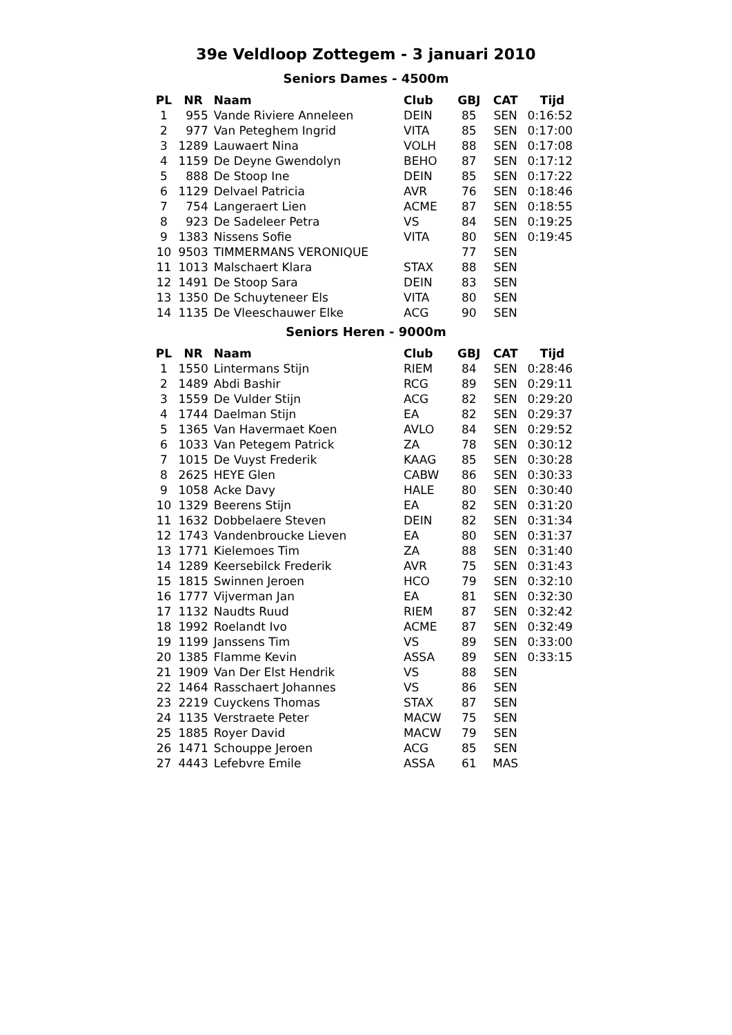39e Veldloop Zottegem - 3 januari 2010
Seniors Dames - 4500m
| PL | NR | Naam | Club | GBJ | CAT | Tijd |
| --- | --- | --- | --- | --- | --- | --- |
| 1 | 955 | Vande Riviere Anneleen | DEIN | 85 | SEN | 0:16:52 |
| 2 | 977 | Van Peteghem Ingrid | VITA | 85 | SEN | 0:17:00 |
| 3 | 1289 | Lauwaert Nina | VOLH | 88 | SEN | 0:17:08 |
| 4 | 1159 | De Deyne Gwendolyn | BEHO | 87 | SEN | 0:17:12 |
| 5 | 888 | De Stoop Ine | DEIN | 85 | SEN | 0:17:22 |
| 6 | 1129 | Delvael Patricia | AVR | 76 | SEN | 0:18:46 |
| 7 | 754 | Langeraert Lien | ACME | 87 | SEN | 0:18:55 |
| 8 | 923 | De Sadeleer Petra | VS | 84 | SEN | 0:19:25 |
| 9 | 1383 | Nissens Sofie | VITA | 80 | SEN | 0:19:45 |
| 10 | 9503 | TIMMERMANS VERONIQUE | | 77 | SEN | |
| 11 | 1013 | Malschaert Klara | STAX | 88 | SEN | |
| 12 | 1491 | De Stoop Sara | DEIN | 83 | SEN | |
| 13 | 1350 | De Schuyteneer Els | VITA | 80 | SEN | |
| 14 | 1135 | De Vleeschauwer Elke | ACG | 90 | SEN | |
Seniors Heren - 9000m
| PL | NR | Naam | Club | GBJ | CAT | Tijd |
| --- | --- | --- | --- | --- | --- | --- |
| 1 | 1550 | Lintermans Stijn | RIEM | 84 | SEN | 0:28:46 |
| 2 | 1489 | Abdi Bashir | RCG | 89 | SEN | 0:29:11 |
| 3 | 1559 | De Vulder Stijn | ACG | 82 | SEN | 0:29:20 |
| 4 | 1744 | Daelman Stijn | EA | 82 | SEN | 0:29:37 |
| 5 | 1365 | Van Havermaet Koen | AVLO | 84 | SEN | 0:29:52 |
| 6 | 1033 | Van Petegem Patrick | ZA | 78 | SEN | 0:30:12 |
| 7 | 1015 | De Vuyst Frederik | KAAG | 85 | SEN | 0:30:28 |
| 8 | 2625 | HEYE Glen | CABW | 86 | SEN | 0:30:33 |
| 9 | 1058 | Acke Davy | HALE | 80 | SEN | 0:30:40 |
| 10 | 1329 | Beerens Stijn | EA | 82 | SEN | 0:31:20 |
| 11 | 1632 | Dobbelaere Steven | DEIN | 82 | SEN | 0:31:34 |
| 12 | 1743 | Vandenbroucke Lieven | EA | 80 | SEN | 0:31:37 |
| 13 | 1771 | Kielemoes Tim | ZA | 88 | SEN | 0:31:40 |
| 14 | 1289 | Keersebilck Frederik | AVR | 75 | SEN | 0:31:43 |
| 15 | 1815 | Swinnen Jeroen | HCO | 79 | SEN | 0:32:10 |
| 16 | 1777 | Vijverman Jan | EA | 81 | SEN | 0:32:30 |
| 17 | 1132 | Naudts Ruud | RIEM | 87 | SEN | 0:32:42 |
| 18 | 1992 | Roelandt Ivo | ACME | 87 | SEN | 0:32:49 |
| 19 | 1199 | Janssens Tim | VS | 89 | SEN | 0:33:00 |
| 20 | 1385 | Flamme Kevin | ASSA | 89 | SEN | 0:33:15 |
| 21 | 1909 | Van Der Elst Hendrik | VS | 88 | SEN | |
| 22 | 1464 | Rasschaert Johannes | VS | 86 | SEN | |
| 23 | 2219 | Cuyckens Thomas | STAX | 87 | SEN | |
| 24 | 1135 | Verstraete Peter | MACW | 75 | SEN | |
| 25 | 1885 | Royer David | MACW | 79 | SEN | |
| 26 | 1471 | Schouppe Jeroen | ACG | 85 | SEN | |
| 27 | 4443 | Lefebvre Emile | ASSA | 61 | MAS | |